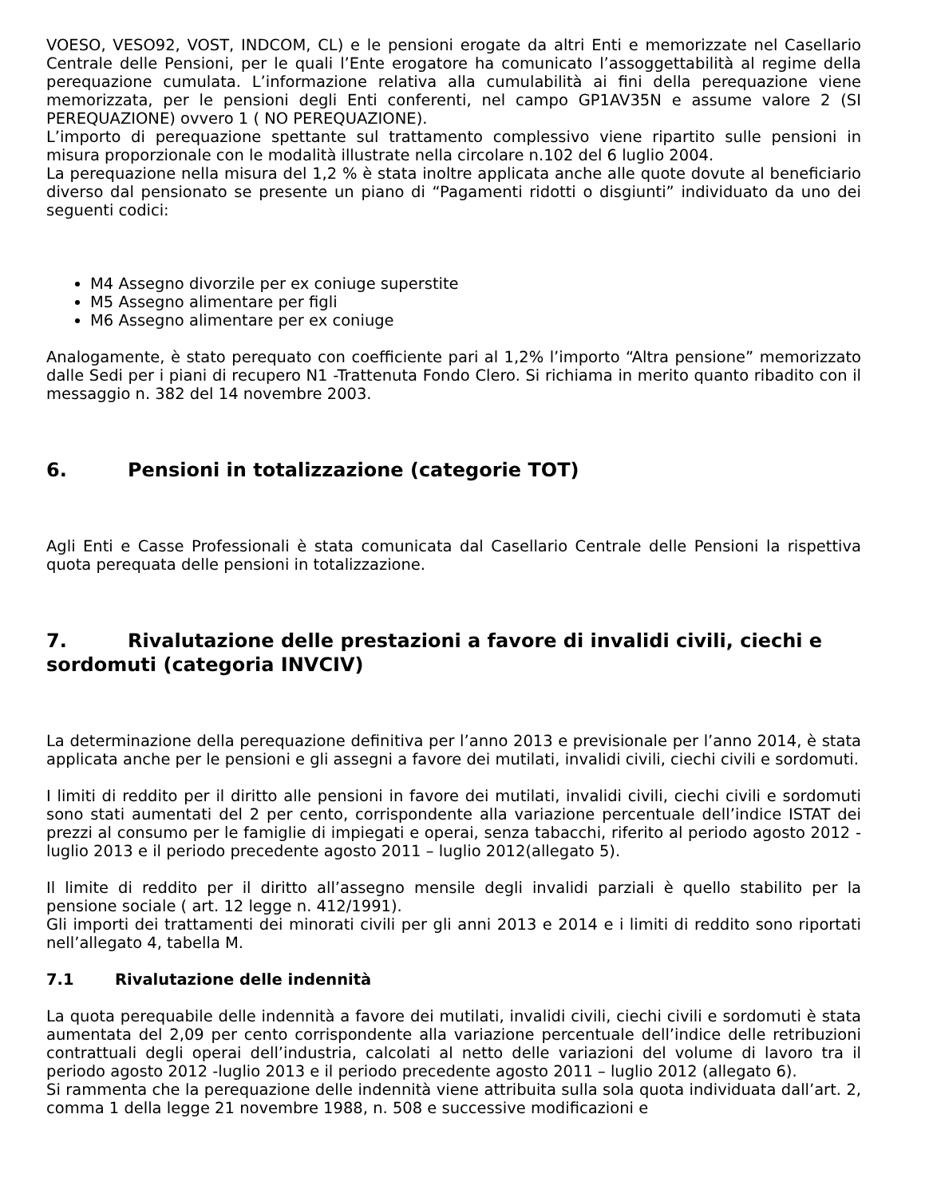VOESO, VESO92, VOST, INDCOM, CL) e le pensioni erogate da altri Enti e memorizzate nel Casellario Centrale delle Pensioni, per le quali l’Ente erogatore ha comunicato l’assoggettabilità al regime della perequazione cumulata. L’informazione relativa alla cumulabilità ai fini della perequazione viene memorizzata, per le pensioni degli Enti conferenti, nel campo GP1AV35N e assume valore 2 (SI PEREQUAZIONE) ovvero 1 ( NO PEREQUAZIONE).
L’importo di perequazione spettante sul trattamento complessivo viene ripartito sulle pensioni in misura proporzionale con le modalità illustrate nella circolare n.102 del 6 luglio 2004.
La perequazione nella misura del 1,2 % è stata inoltre applicata anche alle quote dovute al beneficiario diverso dal pensionato se presente un piano di “Pagamenti ridotti o disgiunti” individuato da uno dei seguenti codici:
M4 Assegno divorzile per ex coniuge superstite
M5 Assegno alimentare per figli
M6 Assegno alimentare per ex coniuge
Analogamente, è stato perequato con coefficiente pari al 1,2% l’importo “Altra pensione” memorizzato dalle Sedi per i piani di recupero N1 -Trattenuta Fondo Clero. Si richiama in merito quanto ribadito con il messaggio n. 382 del 14 novembre 2003.
6. Pensioni in totalizzazione (categorie TOT)
Agli Enti e Casse Professionali è stata comunicata dal Casellario Centrale delle Pensioni la rispettiva quota perequata delle pensioni in totalizzazione.
7. Rivalutazione delle prestazioni a favore di invalidi civili, ciechi e sordomuti (categoria INVCIV)
La determinazione della perequazione definitiva per l’anno 2013 e previsionale per l’anno 2014, è stata applicata anche per le pensioni e gli assegni a favore dei mutilati, invalidi civili, ciechi civili e sordomuti.
I limiti di reddito per il diritto alle pensioni in favore dei mutilati, invalidi civili, ciechi civili e sordomuti sono stati aumentati del 2 per cento, corrispondente alla variazione percentuale dell’indice ISTAT dei prezzi al consumo per le famiglie di impiegati e operai, senza tabacchi, riferito al periodo agosto 2012 - luglio 2013 e il periodo precedente agosto 2011 – luglio 2012(allegato 5).
Il limite di reddito per il diritto all’assegno mensile degli invalidi parziali è quello stabilito per la pensione sociale ( art. 12 legge n. 412/1991).
Gli importi dei trattamenti dei minorati civili per gli anni 2013 e 2014 e i limiti di reddito sono riportati nell’allegato 4, tabella M.
7.1 Rivalutazione delle indennità
La quota perequabile delle indennità a favore dei mutilati, invalidi civili, ciechi civili e sordomuti è stata aumentata del 2,09 per cento corrispondente alla variazione percentuale dell’indice delle retribuzioni contrattuali degli operai dell’industria, calcolati al netto delle variazioni del volume di lavoro tra il periodo agosto 2012 -luglio 2013 e il periodo precedente agosto 2011 – luglio 2012 (allegato 6).
Si rammenta che la perequazione delle indennità viene attribuita sulla sola quota individuata dall’art. 2, comma 1 della legge 21 novembre 1988, n. 508 e successive modificazioni e